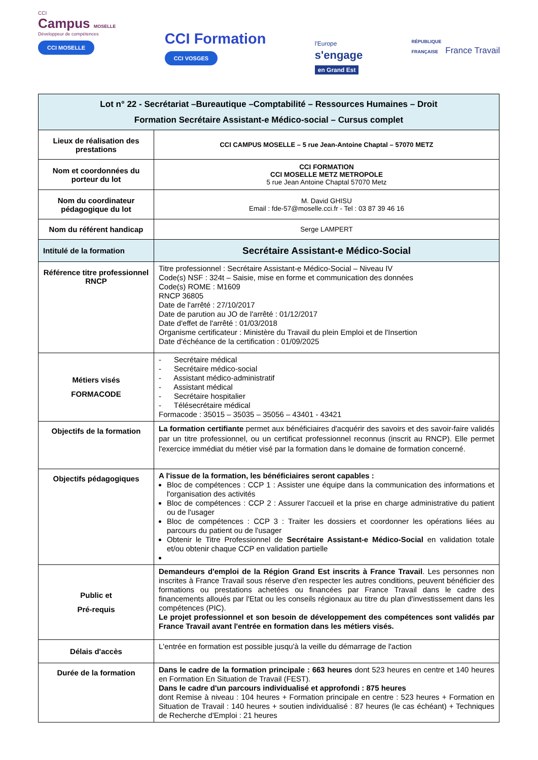CCI
Campus MOSELLE
Développeur de compétences
CCI MOSELLE
CCI Formation
CCI VOSGES
l'Europe
s'engage
en Grand Est
RÉPUBLIQUE
FRANÇAISE France Travail
| Lot n° 22 - Secrétariat –Bureautique –Comptabilité – Ressources Humaines – Droit Formation Secrétaire Assistant-e Médico-social – Cursus complet | |
| Lieux de réalisation des prestations | CCI CAMPUS MOSELLE – 5 rue Jean-Antoine Chaptal – 57070 METZ |
| Nom et coordonnées du porteur du lot | CCI FORMATION CCI MOSELLE METZ METROPOLE 5 rue Jean Antoine Chaptal 57070 Metz |
| Nom du coordinateur pédagogique du lot | M. David GHISU Email : fde-57@moselle.cci.fr - Tel : 03 87 39 46 16 |
| Nom du référent handicap | Serge LAMPERT |
| Intitulé de la formation | Secrétaire Assistant-e Médico-Social |
| Référence titre professionnel RNCP | Titre professionnel : Secrétaire Assistant-e Médico-Social – Niveau IV Code(s) NSF : 324t – Saisie, mise en forme et communication des données Code(s) ROME : M1609 RNCP 36805 Date de l'arrêté : 27/10/2017 Date de parution au JO de l'arrêté : 01/12/2017 Date d'effet de l'arrêté : 01/03/2018 Organisme certificateur : Ministère du Travail du plein Emploi et de l'Insertion Date d'échéance de la certification : 01/09/2025 |
| Métiers visés FORMACODE | - Secrétaire médical - Secrétaire médico-social - Assistant médico-administratif - Assistant médical - Secrétaire hospitalier - Télésecrétaire médical Formacode : 35015 – 35035 – 35056 – 43401 - 43421 |
| Objectifs de la formation | La formation certifiante permet aux bénéficiaires d'acquérir des savoirs et des savoir-faire validés par un titre professionnel, ou un certificat professionnel reconnus (inscrit au RNCP). Elle permet l'exercice immédiat du métier visé par la formation dans le domaine de formation concerné. |
| Objectifs pédagogiques | A l'issue de la formation, les bénéficiaires seront capables : Bloc de compétences : CCP 1 : Assister une équipe dans la communication des informations et l'organisation des activités Bloc de compétences : CCP 2 : Assurer l'accueil et la prise en charge administrative du patient ou de l'usager Bloc de compétences : CCP 3 : Traiter les dossiers et coordonner les opérations liées au parcours du patient ou de l'usager Obtenir le Titre Professionnel de Secrétaire Assistant-e Médico-Social en validation totale et/ou obtenir chaque CCP en validation partielle |
| Public et Pré-requis | Demandeurs d'emploi de la Région Grand Est inscrits à France Travail . Les personnes non inscrites à France Travail sous réserve d'en respecter les autres conditions, peuvent bénéficier des formations ou prestations achetées ou financées par France Travail dans le cadre des financements alloués par l'Etat ou les conseils régionaux au titre du plan d'investissement dans les compétences (PIC). Le projet professionnel et son besoin de développement des compétences sont validés par France Travail avant l'entrée en formation dans les métiers visés. |
| Délais d'accès | L'entrée en formation est possible jusqu'à la veille du démarrage de l'action |
| Durée de la formation | Dans le cadre de la formation principale : 663 heures dont 523 heures en centre et 140 heures en Formation En Situation de Travail (FEST). Dans le cadre d'un parcours individualisé et approfondi : 875 heures dont Remise à niveau : 104 heures + Formation principale en centre : 523 heures + Formation en Situation de Travail : 140 heures + soutien individualisé : 87 heures (le cas échéant) + Techniques de Recherche d'Emploi : 21 heures |